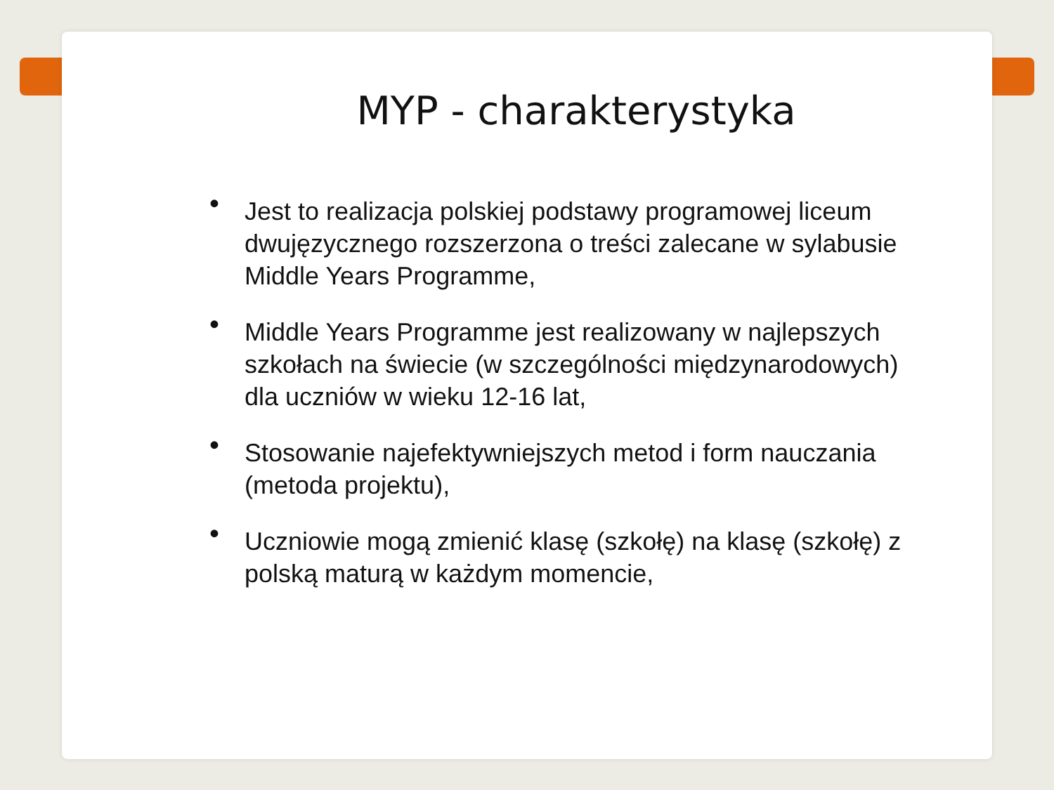MYP - charakterystyka
• Jest to realizacja polskiej podstawy programowej liceum dwujęzycznego rozszerzona o treści zalecane w sylabusie Middle Years Programme,
• Middle Years Programme jest realizowany w najlepszych szkołach na świecie (w szczególności międzynarodowych) dla uczniów w wieku 12-16 lat,
• Stosowanie najefektywniejszych metod i form nauczania (metoda projektu),
• Uczniowie mogą zmienić klasę (szkołę) na klasę (szkołę) z polską maturą w każdym momencie,